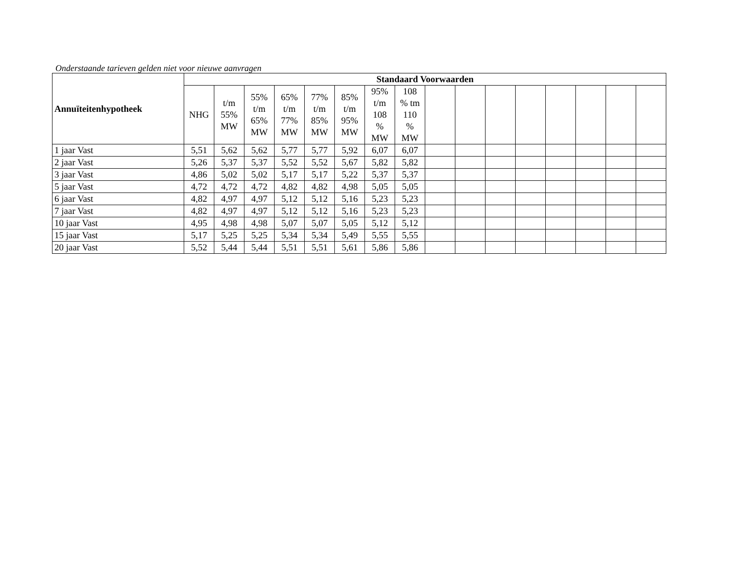Onderstaande tarieven gelden niet voor nieuwe aanvragen
| Annuïteitenhypotheek | Standaard Voorwaarden | | | | | | | | | | | | | | | |
| --- | --- | --- | --- | --- | --- | --- | --- | --- | --- | --- | --- | --- | --- | --- | --- | --- |
| | NHG | t/m 55% MW | 55% t/m 65% MW | 65% t/m 77% MW | 77% t/m 85% MW | 85% t/m 95% MW | 95% t/m 108 % MW | 108 % tm 110 % MW | | | | | | | | |
| 1 jaar Vast | 5,51 | 5,62 | 5,62 | 5,77 | 5,77 | 5,92 | 6,07 | 6,07 | | | | | | | | |
| 2 jaar Vast | 5,26 | 5,37 | 5,37 | 5,52 | 5,52 | 5,67 | 5,82 | 5,82 | | | | | | | | |
| 3 jaar Vast | 4,86 | 5,02 | 5,02 | 5,17 | 5,17 | 5,22 | 5,37 | 5,37 | | | | | | | | |
| 5 jaar Vast | 4,72 | 4,72 | 4,72 | 4,82 | 4,82 | 4,98 | 5,05 | 5,05 | | | | | | | | |
| 6 jaar Vast | 4,82 | 4,97 | 4,97 | 5,12 | 5,12 | 5,16 | 5,23 | 5,23 | | | | | | | | |
| 7 jaar Vast | 4,82 | 4,97 | 4,97 | 5,12 | 5,12 | 5,16 | 5,23 | 5,23 | | | | | | | | |
| 10 jaar Vast | 4,95 | 4,98 | 4,98 | 5,07 | 5,07 | 5,05 | 5,12 | 5,12 | | | | | | | | |
| 15 jaar Vast | 5,17 | 5,25 | 5,25 | 5,34 | 5,34 | 5,49 | 5,55 | 5,55 | | | | | | | | |
| 20 jaar Vast | 5,52 | 5,44 | 5,44 | 5,51 | 5,51 | 5,61 | 5,86 | 5,86 | | | | | | | | |